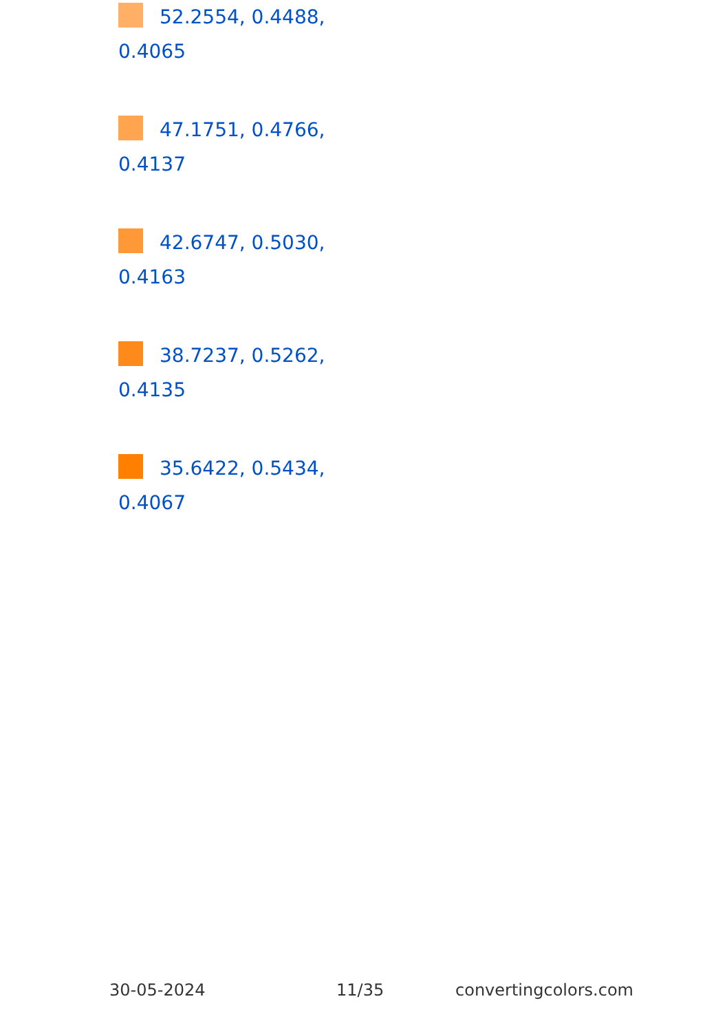52.2554, 0.4488, 0.4065
47.1751, 0.4766, 0.4137
42.6747, 0.5030, 0.4163
38.7237, 0.5262, 0.4135
35.6422, 0.5434, 0.4067
30-05-2024 11/35 convertingcolors.com